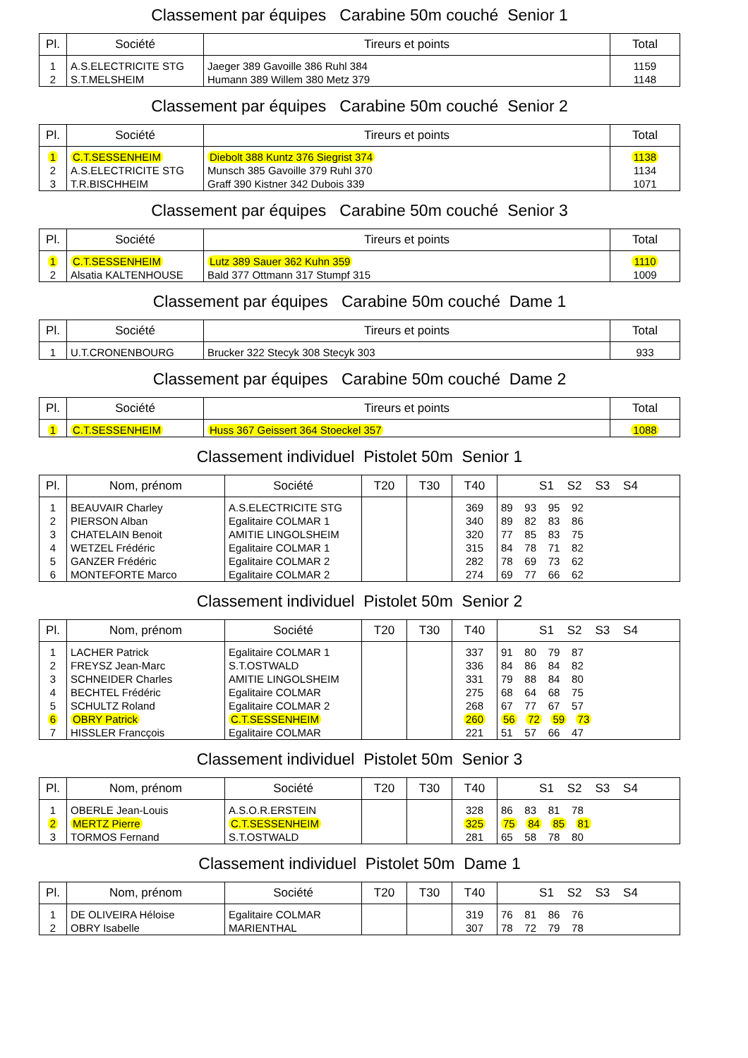Classement par équipes Carabine 50m couché Senior 1
| Pl. | Société | Tireurs et points | Total |
| --- | --- | --- | --- |
| 1 | A.S.ELECTRICITE STG | Jaeger 389 Gavoille 386 Ruhl 384 | 1159 |
| 2 | S.T.MELSHEIM | Humann 389 Willem 380 Metz 379 | 1148 |
Classement par équipes Carabine 50m couché Senior 2
| Pl. | Société | Tireurs et points | Total |
| --- | --- | --- | --- |
| 1 | C.T.SESSENHEIM | Diebolt 388 Kuntz 376 Siegrist 374 | 1138 |
| 2 | A.S.ELECTRICITE STG | Munsch 385 Gavoille 379 Ruhl 370 | 1134 |
| 3 | T.R.BISCHHEIM | Graff 390 Kistner 342 Dubois 339 | 1071 |
Classement par équipes Carabine 50m couché Senior 3
| Pl. | Société | Tireurs et points | Total |
| --- | --- | --- | --- |
| 1 | C.T.SESSENHEIM | Lutz 389 Sauer 362 Kuhn 359 | 1110 |
| 2 | Alsatia KALTENHOUSE | Bald 377 Ottmann 317 Stumpf 315 | 1009 |
Classement par équipes Carabine 50m couché Dame 1
| Pl. | Société | Tireurs et points | Total |
| --- | --- | --- | --- |
| 1 | U.T.CRONENBOURG | Brucker 322 Stecyk 308 Stecyk 303 | 933 |
Classement par équipes Carabine 50m couché Dame 2
| Pl. | Société | Tireurs et points | Total |
| --- | --- | --- | --- |
| 1 | C.T.SESSENHEIM | Huss 367 Geissert 364 Stoeckel 357 | 1088 |
Classement individuel Pistolet 50m Senior 1
| Pl. | Nom, prénom | Société | T20 | T30 | T40 | S1 S2 S3 S4 |
| --- | --- | --- | --- | --- | --- | --- |
| 1 | BEAUVAIR Charley | A.S.ELECTRICITE STG | | | 369 | 89 93 95 92 |
| 2 | PIERSON Alban | Egalitaire COLMAR 1 | | | 340 | 89 82 83 86 |
| 3 | CHATELAIN Benoit | AMITIE LINGOLSHEIM | | | 320 | 77 85 83 75 |
| 4 | WETZEL Frédéric | Egalitaire COLMAR 1 | | | 315 | 84 78 71 82 |
| 5 | GANZER Frédéric | Egalitaire COLMAR 2 | | | 282 | 78 69 73 62 |
| 6 | MONTEFORTE Marco | Egalitaire COLMAR 2 | | | 274 | 69 77 66 62 |
Classement individuel Pistolet 50m Senior 2
| Pl. | Nom, prénom | Société | T20 | T30 | T40 | S1 S2 S3 S4 |
| --- | --- | --- | --- | --- | --- | --- |
| 1 | LACHER Patrick | Egalitaire COLMAR 1 | | | 337 | 91 80 79 87 |
| 2 | FREYSZ Jean-Marc | S.T.OSTWALD | | | 336 | 84 86 84 82 |
| 3 | SCHNEIDER Charles | AMITIE LINGOLSHEIM | | | 331 | 79 88 84 80 |
| 4 | BECHTEL Frédéric | Egalitaire COLMAR | | | 275 | 68 64 68 75 |
| 5 | SCHULTZ Roland | Egalitaire COLMAR 2 | | | 268 | 67 77 67 57 |
| 6 | OBRY Patrick | C.T.SESSENHEIM | | | 260 | 56 72 59 73 |
| 7 | HISSLER Francçois | Egalitaire COLMAR | | | 221 | 51 57 66 47 |
Classement individuel Pistolet 50m Senior 3
| Pl. | Nom, prénom | Société | T20 | T30 | T40 | S1 S2 S3 S4 |
| --- | --- | --- | --- | --- | --- | --- |
| 1 | OBERLE Jean-Louis | A.S.O.R.ERSTEIN | | | 328 | 86 83 81 78 |
| 2 | MERTZ Pierre | C.T.SESSENHEIM | | | 325 | 75 84 85 81 |
| 3 | TORMOS Fernand | S.T.OSTWALD | | | 281 | 65 58 78 80 |
Classement individuel Pistolet 50m Dame 1
| Pl. | Nom, prénom | Société | T20 | T30 | T40 | S1 S2 S3 S4 |
| --- | --- | --- | --- | --- | --- | --- |
| 1 | DE OLIVEIRA Héloise | Egalitaire COLMAR | | | 319 | 76 81 86 76 |
| 2 | OBRY Isabelle | MARIENTHAL | | | 307 | 78 72 79 78 |